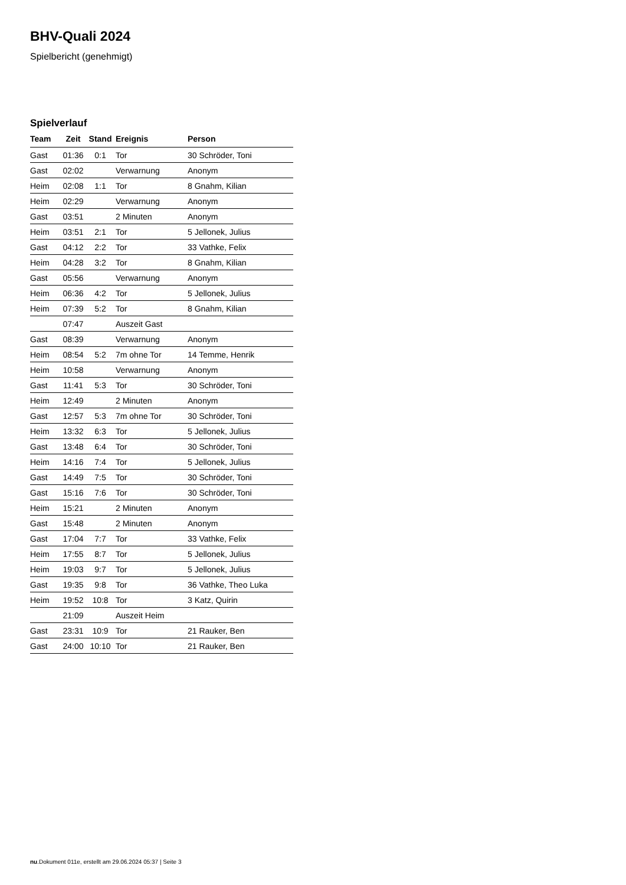BHV-Quali 2024
Spielbericht (genehmigt)
Spielverlauf
| Team | Zeit | Stand | Ereignis | Person |
| --- | --- | --- | --- | --- |
| Gast | 01:36 | 0:1 | Tor | 30 Schröder, Toni |
| Gast | 02:02 | | Verwarnung | Anonym |
| Heim | 02:08 | 1:1 | Tor | 8 Gnahm, Kilian |
| Heim | 02:29 | | Verwarnung | Anonym |
| Gast | 03:51 | | 2 Minuten | Anonym |
| Heim | 03:51 | 2:1 | Tor | 5 Jellonek, Julius |
| Gast | 04:12 | 2:2 | Tor | 33 Vathke, Felix |
| Heim | 04:28 | 3:2 | Tor | 8 Gnahm, Kilian |
| Gast | 05:56 | | Verwarnung | Anonym |
| Heim | 06:36 | 4:2 | Tor | 5 Jellonek, Julius |
| Heim | 07:39 | 5:2 | Tor | 8 Gnahm, Kilian |
| | 07:47 | | Auszeit Gast | |
| Gast | 08:39 | | Verwarnung | Anonym |
| Heim | 08:54 | 5:2 | 7m ohne Tor | 14 Temme, Henrik |
| Heim | 10:58 | | Verwarnung | Anonym |
| Gast | 11:41 | 5:3 | Tor | 30 Schröder, Toni |
| Heim | 12:49 | | 2 Minuten | Anonym |
| Gast | 12:57 | 5:3 | 7m ohne Tor | 30 Schröder, Toni |
| Heim | 13:32 | 6:3 | Tor | 5 Jellonek, Julius |
| Gast | 13:48 | 6:4 | Tor | 30 Schröder, Toni |
| Heim | 14:16 | 7:4 | Tor | 5 Jellonek, Julius |
| Gast | 14:49 | 7:5 | Tor | 30 Schröder, Toni |
| Gast | 15:16 | 7:6 | Tor | 30 Schröder, Toni |
| Heim | 15:21 | | 2 Minuten | Anonym |
| Gast | 15:48 | | 2 Minuten | Anonym |
| Gast | 17:04 | 7:7 | Tor | 33 Vathke, Felix |
| Heim | 17:55 | 8:7 | Tor | 5 Jellonek, Julius |
| Heim | 19:03 | 9:7 | Tor | 5 Jellonek, Julius |
| Gast | 19:35 | 9:8 | Tor | 36 Vathke, Theo Luka |
| Heim | 19:52 | 10:8 | Tor | 3 Katz, Quirin |
| | 21:09 | | Auszeit Heim | |
| Gast | 23:31 | 10:9 | Tor | 21 Rauker, Ben |
| Gast | 24:00 | 10:10 | Tor | 21 Rauker, Ben |
nu.Dokument 011e, erstellt am 29.06.2024 05:37 | Seite 3